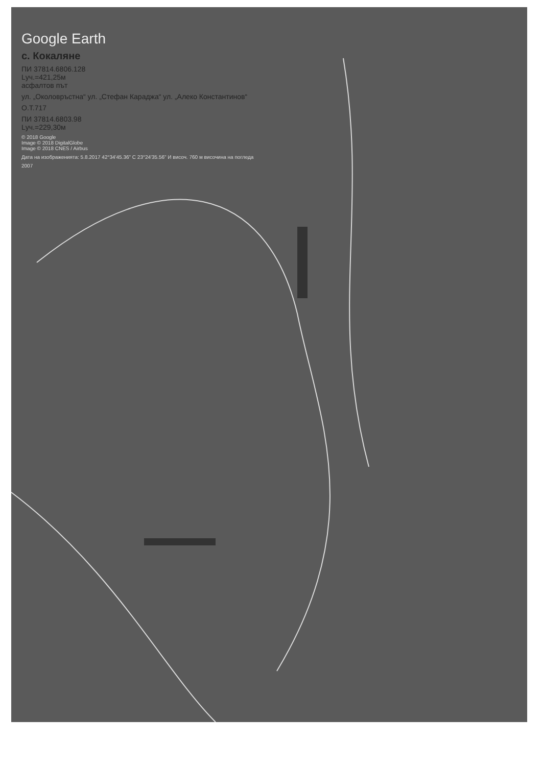Google Earth
с. Кокаляне
ПИ 37814.6806.128
Lуч.=421,25м
асфалтов път
ул. „Околовръстна“ ул. „Стефан Караджа“ ул. „Алеко Константинов“
О.Т.717
ПИ 37814.6803.98
Lуч.=229,30м
© 2018 Google
Image © 2018 DigitalGlobe
Image © 2018 CNES / Airbus
Дата на изображенията: 5.8.2017 42°34'45.36" С 23°24'35.56" И височ. 760 м височина на погледа
2007